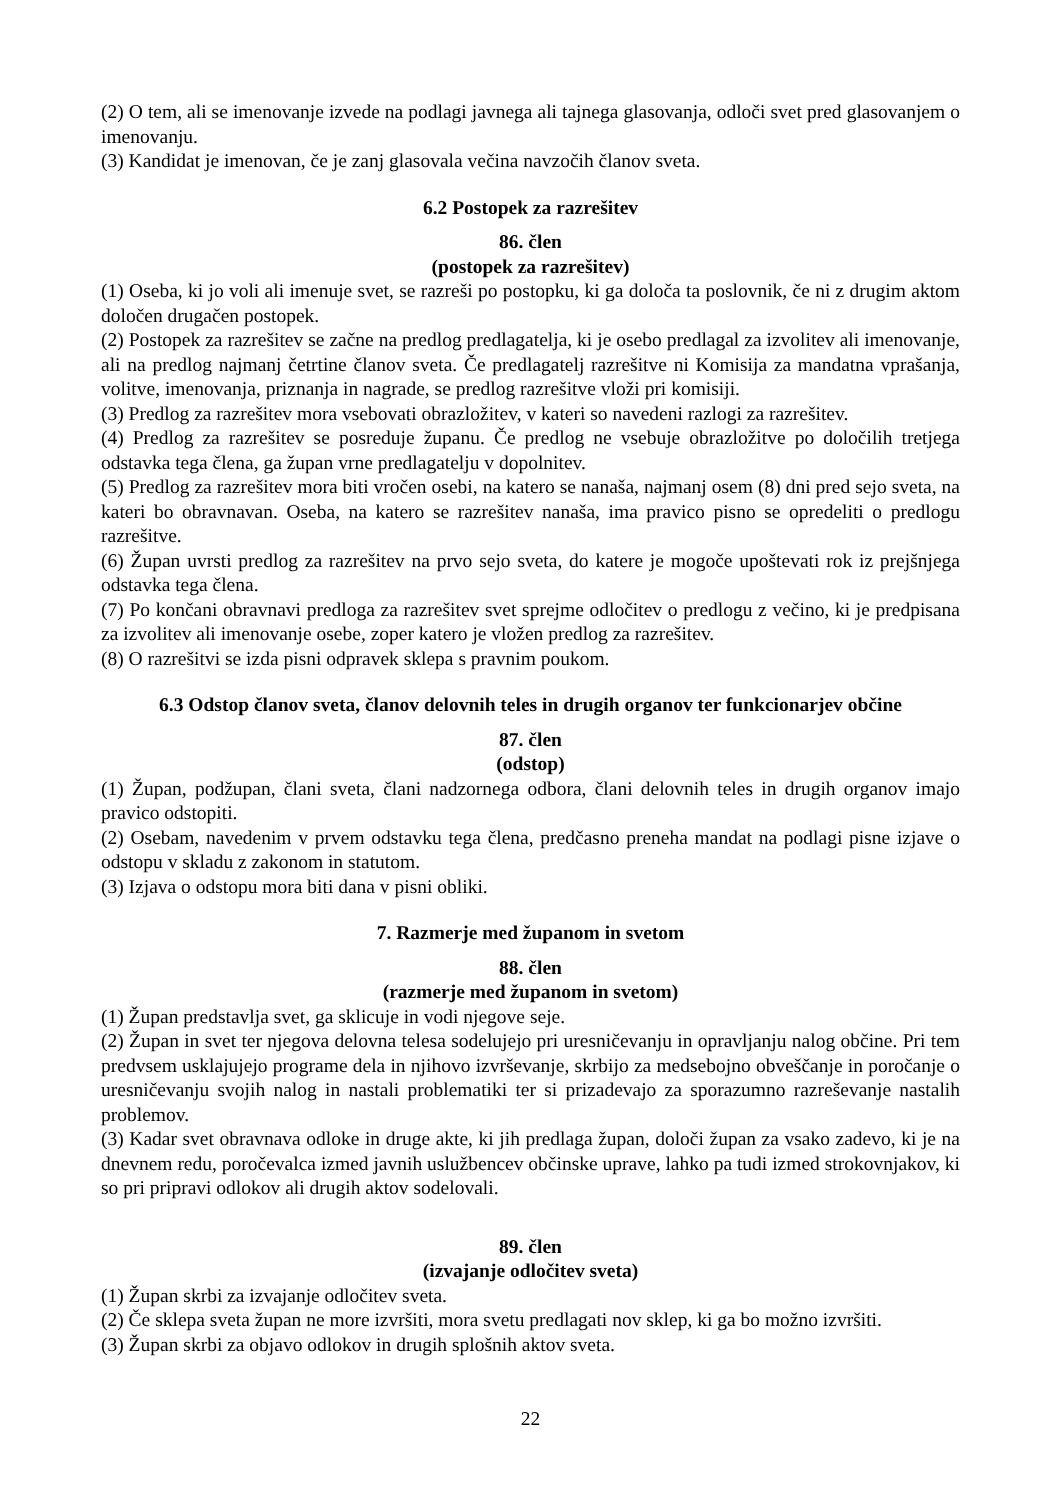(2) O tem, ali se imenovanje izvede na podlagi javnega ali tajnega glasovanja, odloči svet pred glasovanjem o imenovanju.
(3) Kandidat je imenovan, če je zanj glasovala večina navzočih članov sveta.
6.2 Postopek za razrešitev
86. člen
(postopek za razrešitev)
(1) Oseba, ki jo voli ali imenuje svet, se razreši po postopku, ki ga določa ta poslovnik, če ni z drugim aktom določen drugačen postopek.
(2) Postopek za razrešitev se začne na predlog predlagatelja, ki je osebo predlagal za izvolitev ali imenovanje, ali na predlog najmanj četrtine članov sveta. Če predlagatelj razrešitve ni Komisija za mandatna vprašanja, volitve, imenovanja, priznanja in nagrade, se predlog razrešitve vloži pri komisiji.
(3) Predlog za razrešitev mora vsebovati obrazložitev, v kateri so navedeni razlogi za razrešitev.
(4) Predlog za razrešitev se posreduje županu. Če predlog ne vsebuje obrazložitve po določilih tretjega odstavka tega člena, ga župan vrne predlagatelju v dopolnitev.
(5) Predlog za razrešitev mora biti vročen osebi, na katero se nanaša, najmanj osem (8) dni pred sejo sveta, na kateri bo obravnavan. Oseba, na katero se razrešitev nanaša, ima pravico pisno se opredeliti o predlogu razrešitve.
(6) Župan uvrsti predlog za razrešitev na prvo sejo sveta, do katere je mogoče upoštevati rok iz prejšnjega odstavka tega člena.
(7) Po končani obravnavi predloga za razrešitev svet sprejme odločitev o predlogu z večino, ki je predpisana za izvolitev ali imenovanje osebe, zoper katero je vložen predlog za razrešitev.
(8) O razrešitvi se izda pisni odpravek sklepa s pravnim poukom.
6.3 Odstop članov sveta, članov delovnih teles in drugih organov ter funkcionarjev občine
87. člen
(odstop)
(1) Župan, podžupan, člani sveta, člani nadzornega odbora, člani delovnih teles in drugih organov imajo pravico odstopiti.
(2) Osebam, navedenim v prvem odstavku tega člena, predčasno preneha mandat na podlagi pisne izjave o odstopu v skladu z zakonom in statutom.
(3) Izjava o odstopu mora biti dana v pisni obliki.
7. Razmerje med županom in svetom
88. člen
(razmerje med županom in svetom)
(1) Župan predstavlja svet, ga sklicuje in vodi njegove seje.
(2) Župan in svet ter njegova delovna telesa sodelujejo pri uresničevanju in opravljanju nalog občine. Pri tem predvsem usklajujejo programe dela in njihovo izvrševanje, skrbijo za medsebojno obveščanje in poročanje o uresničevanju svojih nalog in nastali problematiki ter si prizadevajo za sporazumno razreševanje nastalih problemov.
(3) Kadar svet obravnava odloke in druge akte, ki jih predlaga župan, določi župan za vsako zadevo, ki je na dnevnem redu, poročevalca izmed javnih uslužbencev občinske uprave, lahko pa tudi izmed strokovnjakov, ki so pri pripravi odlokov ali drugih aktov sodelovali.
89. člen
(izvajanje odločitev sveta)
(1) Župan skrbi za izvajanje odločitev sveta.
(2) Če sklepa sveta župan ne more izvršiti, mora svetu predlagati nov sklep, ki ga bo možno izvršiti.
(3) Župan skrbi za objavo odlokov in drugih splošnih aktov sveta.
22